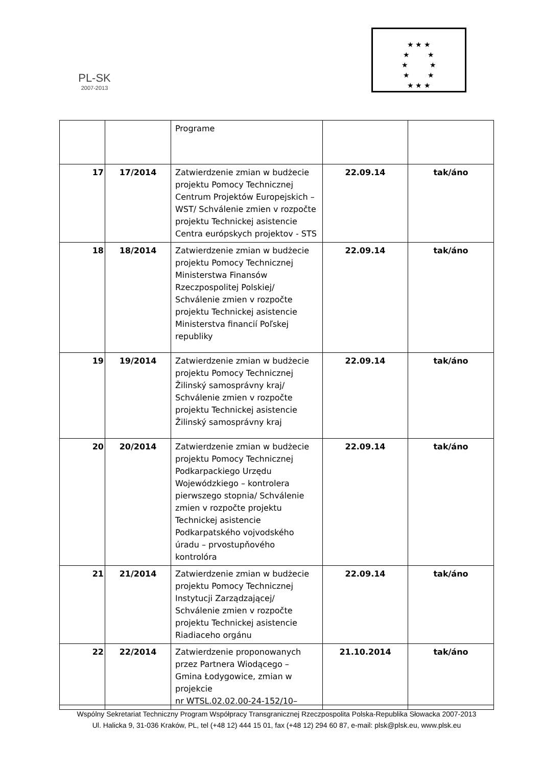PL-SK
2007-2013
★ ★ ★
★ ★
★ ★
★ ★
★ ★ ★
| | | Programe | | |
| 17 | 17/2014 | Zatwierdzenie zmian w budżecie projektu Pomocy Technicznej Centrum Projektów Europejskich – WST/ Schválenie zmien v rozpočte projektu Technickej asistencie Centra európskych projektov - STS | 22.09.14 | tak/áno |
| 18 | 18/2014 | Zatwierdzenie zmian w budżecie projektu Pomocy Technicznej Ministerstwa Finansów Rzeczpospolitej Polskiej/ Schválenie zmien v rozpočte projektu Technickej asistencie Ministerstva financií Poľskej republiky | 22.09.14 | tak/áno |
| 19 | 19/2014 | Zatwierdzenie zmian w budżecie projektu Pomocy Technicznej Žilinský samosprávny kraj/ Schválenie zmien v rozpočte projektu Technickej asistencie Žilinský samosprávny kraj | 22.09.14 | tak/áno |
| 20 | 20/2014 | Zatwierdzenie zmian w budżecie projektu Pomocy Technicznej Podkarpackiego Urzędu Wojewódzkiego – kontrolera pierwszego stopnia/ Schválenie zmien v rozpočte projektu Technickej asistencie Podkarpatského vojvodského úradu – prvostupňového kontrolóra | 22.09.14 | tak/áno |
| 21 | 21/2014 | Zatwierdzenie zmian w budżecie projektu Pomocy Technicznej Instytucji Zarządzającej/ Schválenie zmien v rozpočte projektu Technickej asistencie Riadiaceho orgánu | 22.09.14 | tak/áno |
| 22 | 22/2014 | Zatwierdzenie proponowanych przez Partnera Wiodącego – Gmina Łodygowice, zmian w projekcie nr WTSL.02.02.00-24-152/10– | 21.10.2014 | tak/áno |
Wspólny Sekretariat Techniczny Program Współpracy Transgranicznej Rzeczpospolita Polska-Republika Słowacka 2007-2013
Ul. Halicka 9, 31-036 Kraków, PL, tel (+48 12) 444 15 01, fax (+48 12) 294 60 87, e-mail: plsk@plsk.eu, www.plsk.eu